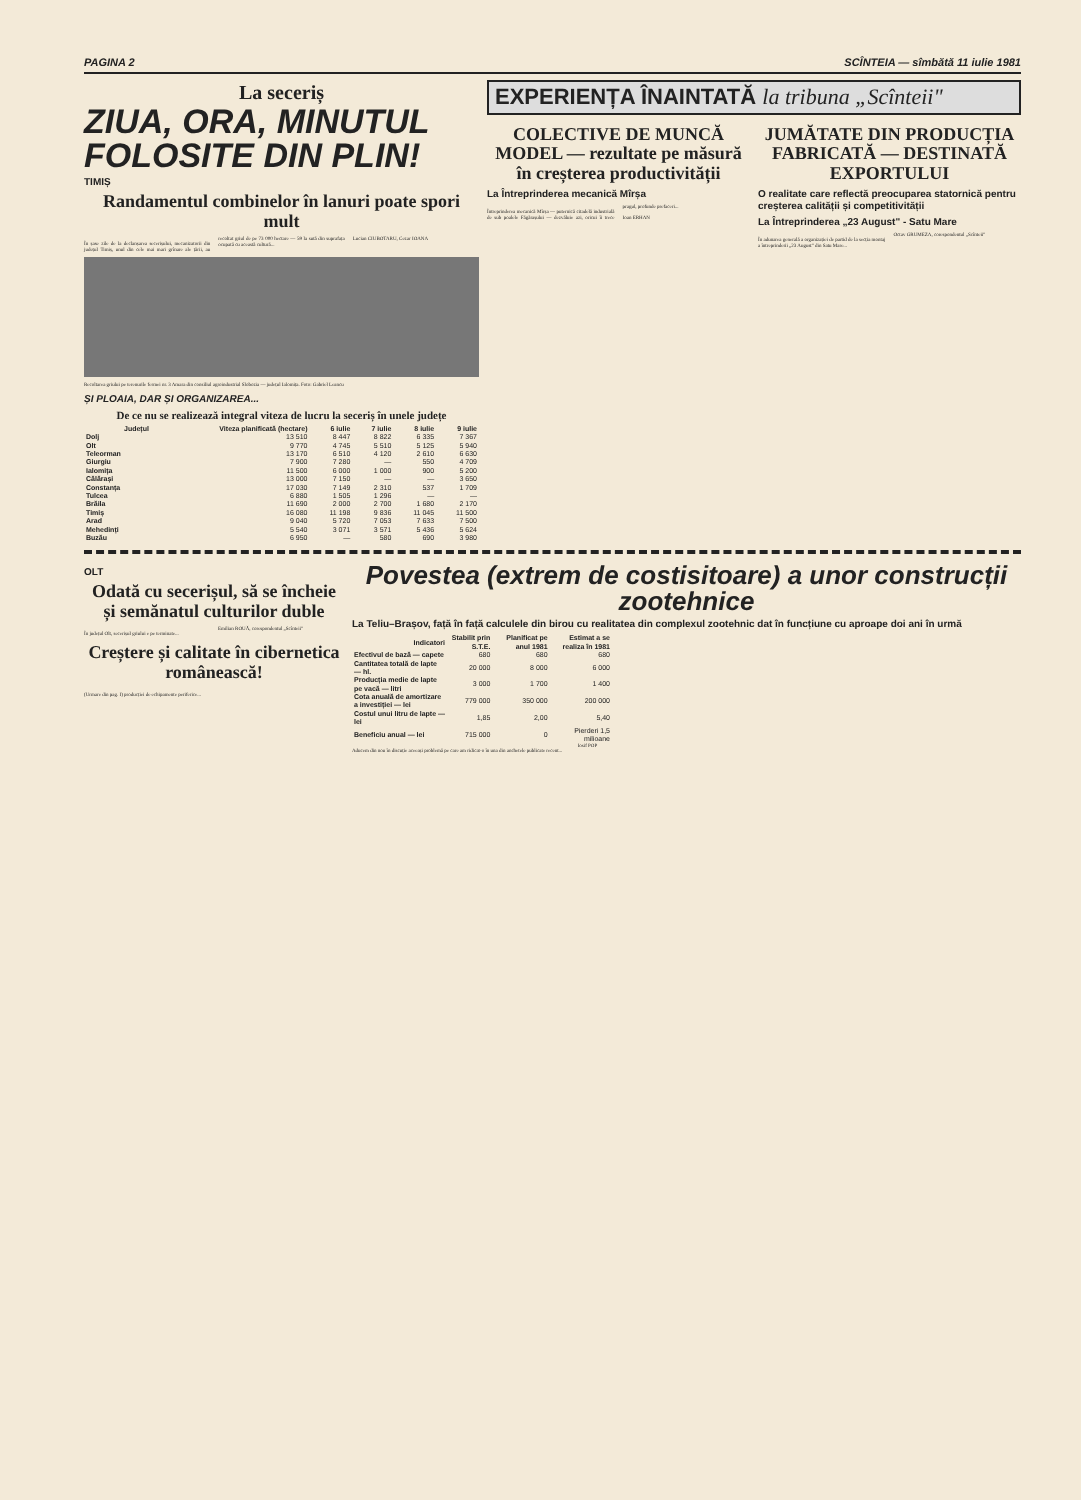PAGINA 2 SCÎNTEIA — sîmbătă 11 iulie 1981
La seceriș
ZIUA, ORA, MINUTUL FOLOSITE DIN PLIN!
TIMIȘ
Randamentul combinelor în lanuri poate spori mult
În șase zile de la declanșarea secerișului, mecanizatorii din județul Timiș, unul din cele mai mari grînare ale țării, au recoltat griul de pe 73 000 hectare — 59 la sută din suprafața ocupată cu această cultură...
Lucian CIUBOTARU, Cezar IOANA
Recoltarea griului pe terenurile fermei nr. 3 Amara din consiliul agroindustrial Slobozia — județul Ialomița. Foto: Gabriel Leancu
ȘI PLOAIA, DAR ȘI ORGANIZAREA...
De ce nu se realizează integral viteza de lucru la seceriș în unele județe
| Județul | Viteza planificată (hectare) | 6 iulie | 7 iulie | 8 iulie | 9 iulie |
| --- | --- | --- | --- | --- | --- |
| Dolj | 13 510 | 8 447 | 8 822 | 6 335 | 7 367 |
| Olt | 9 770 | 4 745 | 5 510 | 5 125 | 5 940 |
| Teleorman | 13 170 | 6 510 | 4 120 | 2 610 | 6 630 |
| Giurgiu | 7 900 | 7 280 | — | 550 | 4 709 |
| Ialomița | 11 500 | 6 000 | 1 000 | 900 | 5 200 |
| Călărași | 13 000 | 7 150 | — | — | 3 650 |
| Constanța | 17 030 | 7 149 | 2 310 | 537 | 1 709 |
| Tulcea | 6 880 | 1 505 | 1 296 | — | — |
| Brăila | 11 690 | 2 000 | 2 700 | 1 680 | 2 170 |
| Timiș | 16 080 | 11 198 | 9 836 | 11 045 | 11 500 |
| Arad | 9 040 | 5 720 | 7 053 | 7 633 | 7 500 |
| Mehedinți | 5 540 | 3 071 | 3 571 | 5 436 | 5 624 |
| Buzău | 6 950 | — | 580 | 690 | 3 980 |
EXPERIENȚA ÎNAINTATĂ la tribuna „Scînteii"
COLECTIVE DE MUNCĂ MODEL — rezultate pe măsură în creșterea productivității
La Întreprinderea mecanică Mîrșa
Întreprinderea mecanică Mîrșa — puternică citadelă industrială de sub poalele Făgărașului — dezvăluie azi, oricui îi trece pragul, profunde prefaceri...
Ioan ERHAN
JUMĂTATE DIN PRODUCȚIA FABRICATĂ — DESTINATĂ EXPORTULUI
O realitate care reflectă preocuparea statornică pentru creșterea calității și competitivității
La Întreprinderea „23 August" - Satu Mare
În adunarea generală a organizației de partid de la secția montaj a întreprinderii „23 August" din Satu Mare...
Octav GRUMEZA, corespondentul „Scînteii"
OLT
Odată cu secerișul, să se încheie și semănatul culturilor duble
În județul Olt, secerișul griului e pe terminate...
Emilian ROUĂ, corespondentul „Scînteii"
Creștere și calitate în cibernetica românească!
(Urmare din pag. I) producției de echipamente periferice...
Povestea (extrem de costisitoare) a unor construcții zootehnice
La Teliu–Brașov, față în față calculele din birou cu realitatea din complexul zootehnic dat în funcțiune cu aproape doi ani în urmă
| Indicatori | Stabilit prin S.T.E. | Planificat pe anul 1981 | Estimat a se realiza în 1981 |
| --- | --- | --- | --- |
| Efectivul de bază — capete | 680 | 680 | 680 |
| Cantitatea totală de lapte — hl. | 20 000 | 8 000 | 6 000 |
| Producția medie de lapte pe vacă — litri | 3 000 | 1 700 | 1 400 |
| Cota anuală de amortizare a investiției — lei | 779 000 | 350 000 | 200 000 |
| Costul unui litru de lapte — lei | 1,85 | 2,00 | 5,40 |
| Beneficiu anual — lei | 715 000 | 0 | Pierderi 1,5 milioane |
Aducem din nou în discuție aceeași problemă pe care am ridicat-o în una din anchetele publicate recent...
Iosif POP